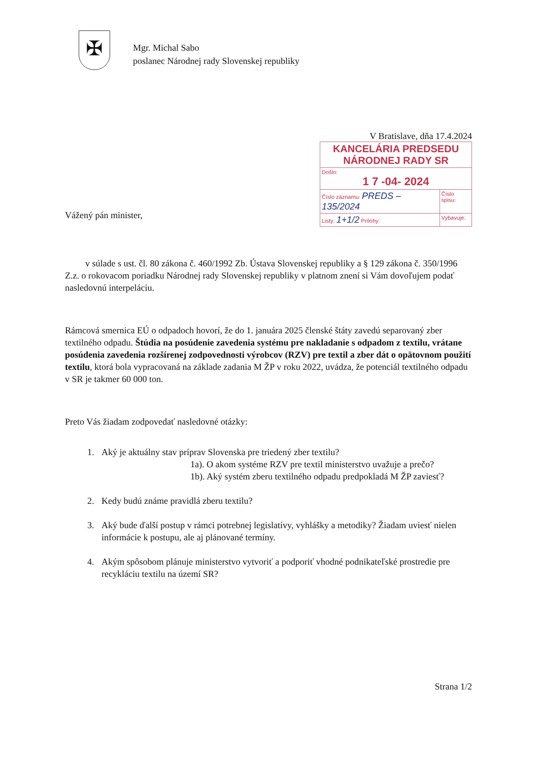✠
Mgr. Michal Sabo
poslanec Národnej rady Slovenskej republiky
Vážený pán minister,
V Bratislave, dňa 17.4.2024
| KANCELÁRIA PREDSEDU NÁRODNEJ RADY SR | |
| Došlo: 1 7 -04- 2024 | |
| Číslo záznamu: PREDS – 135/2024 | Číslo spisu: |
| Listy: 1+1/2 Prílohy: | Vybavuje: |
v súlade s ust. čl. 80 zákona č. 460/1992 Zb. Ústava Slovenskej republiky a § 129 zákona č. 350/1996 Z.z. o rokovacom poriadku Národnej rady Slovenskej republiky v platnom znení si Vám dovoľujem podať nasledovnú interpeláciu.
Rámcová smernica EÚ o odpadoch hovorí, že do 1. januára 2025 členské štáty zavedú separovaný zber textilného odpadu. Štúdia na posúdenie zavedenia systému pre nakladanie s odpadom z textilu, vrátane posúdenia zavedenia rozšírenej zodpovednosti výrobcov (RZV) pre textil a zber dát o opätovnom použití textilu, ktorá bola vypracovaná na základe zadania M ŽP v roku 2022, uvádza, že potenciál textilného odpadu v SR je takmer 60 000 ton.
Preto Vás žiadam zodpovedať nasledovné otázky:
1. Aký je aktuálny stav príprav Slovenska pre triedený zber textilu?
1a). O akom systéme RZV pre textil ministerstvo uvažuje a prečo?
1b). Aký systém zberu textilného odpadu predpokladá M ŽP zaviesť?
2. Kedy budú známe pravidlá zberu textilu?
3. Aký bude ďalší postup v rámci potrebnej legislatívy, vyhlášky a metodiky? Žiadam uviesť nielen informácie k postupu, ale aj plánované termíny.
4. Akým spôsobom plánuje ministerstvo vytvoriť a podporiť vhodné podnikateľské prostredie pre recykláciu textilu na území SR?
Strana 1/2